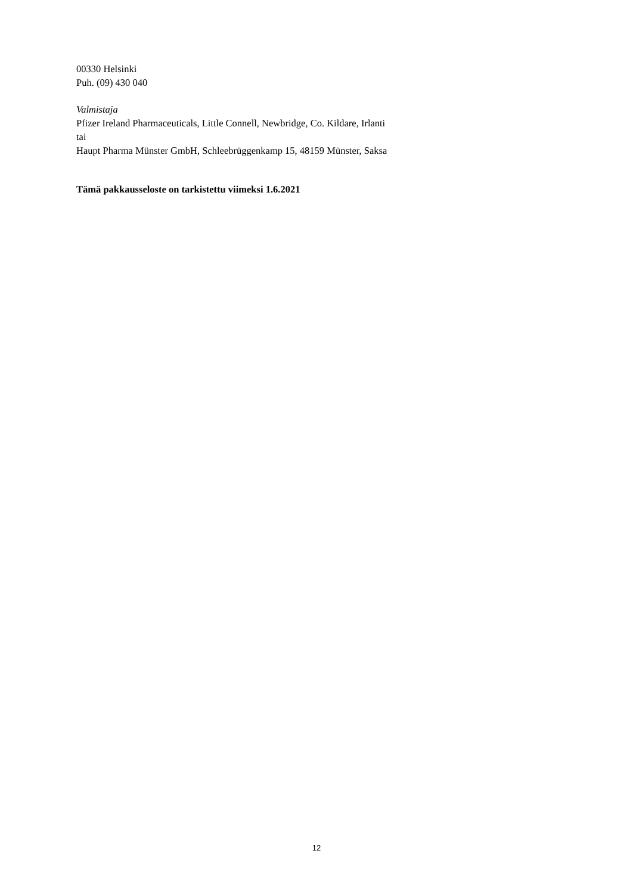00330 Helsinki
Puh. (09) 430 040
Valmistaja
Pfizer Ireland Pharmaceuticals, Little Connell, Newbridge, Co. Kildare, Irlanti
tai
Haupt Pharma Münster GmbH, Schleebrüggenkamp 15, 48159 Münster, Saksa
Tämä pakkausseloste on tarkistettu viimeksi 1.6.2021
12